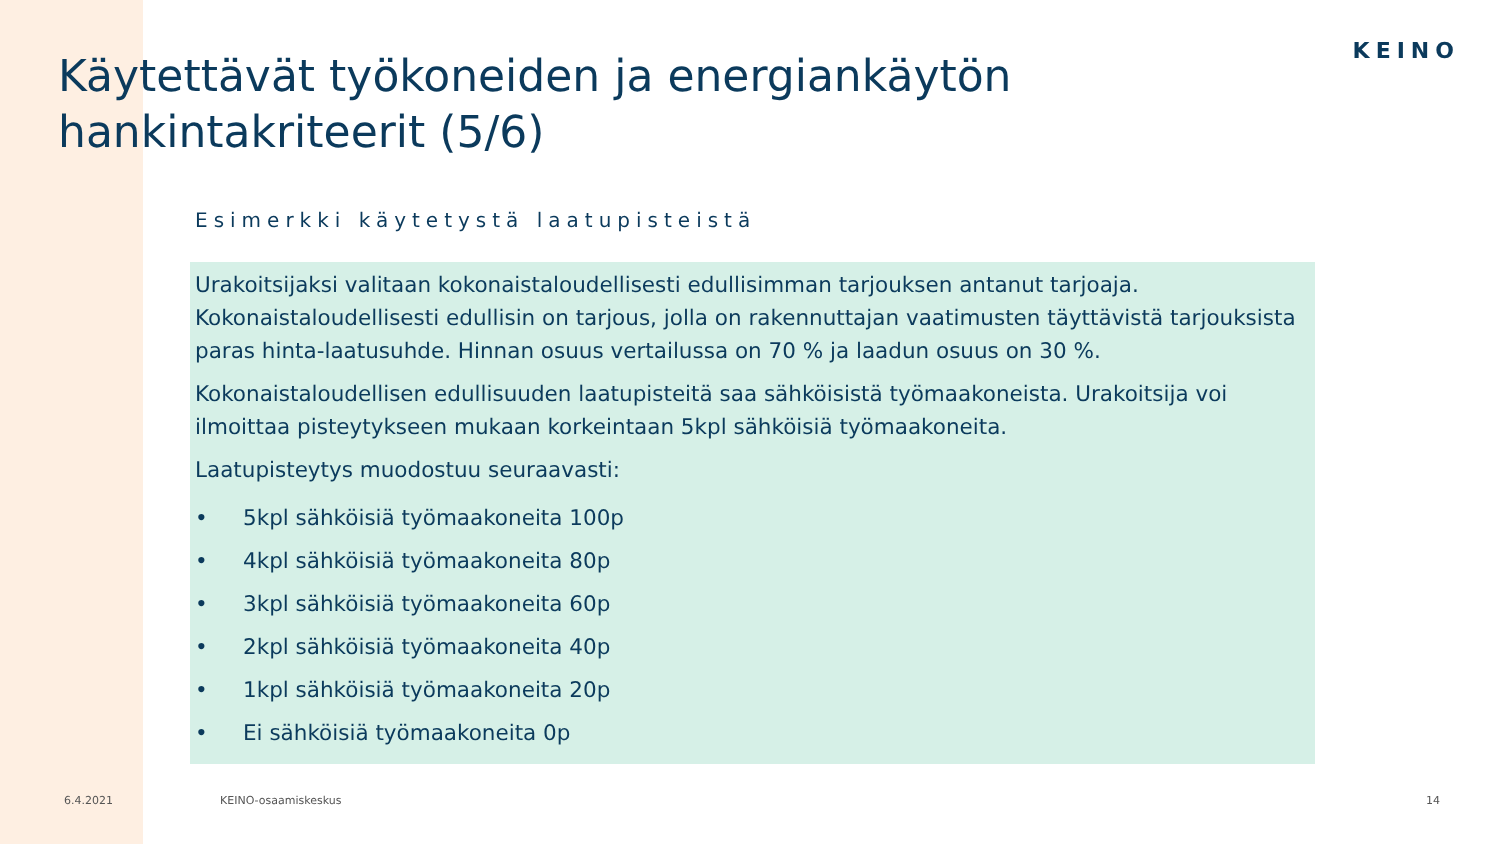KEINO
Käytettävät työkoneiden ja energiankäytön hankintakriteerit (5/6)
Esimerkki käytetystä laatupisteistä
Urakoitsijaksi valitaan kokonaistaloudellisesti edullisimman tarjouksen antanut tarjoaja. Kokonaistaloudellisesti edullisin on tarjous, jolla on rakennuttajan vaatimusten täyttävistä tarjouksista paras hinta-laatusuhde. Hinnan osuus vertailussa on 70 % ja laadun osuus on 30 %.
Kokonaistaloudellisen edullisuuden laatupisteitä saa sähköisistä työmaakoneista. Urakoitsija voi ilmoittaa pisteytykseen mukaan korkeintaan 5kpl sähköisiä työmaakoneita.
Laatupisteytys muodostuu seuraavasti:
• 5kpl sähköisiä työmaakoneita 100p
• 4kpl sähköisiä työmaakoneita 80p
• 3kpl sähköisiä työmaakoneita 60p
• 2kpl sähköisiä työmaakoneita 40p
• 1kpl sähköisiä työmaakoneita 20p
• Ei sähköisiä työmaakoneita 0p
6.4.2021 KEINO-osaamiskeskus 14